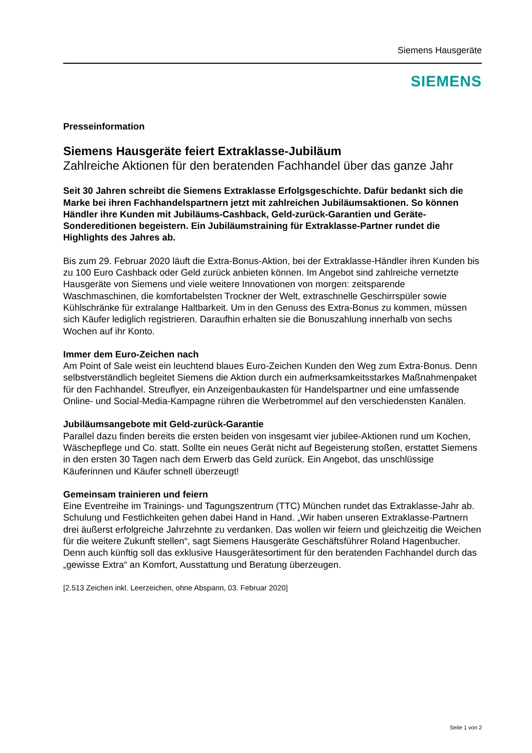Siemens Hausgeräte
SIEMENS
Presseinformation
Siemens Hausgeräte feiert Extraklasse-Jubiläum
Zahlreiche Aktionen für den beratenden Fachhandel über das ganze Jahr
Seit 30 Jahren schreibt die Siemens Extraklasse Erfolgsgeschichte. Dafür bedankt sich die Marke bei ihren Fachhandelspartnern jetzt mit zahlreichen Jubiläumsaktionen. So können Händler ihre Kunden mit Jubiläums-Cashback, Geld-zurück-Garantien und Geräte-Sondereditionen begeistern. Ein Jubiläumstraining für Extraklasse-Partner rundet die Highlights des Jahres ab.
Bis zum 29. Februar 2020 läuft die Extra-Bonus-Aktion, bei der Extraklasse-Händler ihren Kunden bis zu 100 Euro Cashback oder Geld zurück anbieten können. Im Angebot sind zahlreiche vernetzte Hausgeräte von Siemens und viele weitere Innovationen von morgen: zeitsparende Waschmaschinen, die komfortabelsten Trockner der Welt, extraschnelle Geschirrspüler sowie Kühlschränke für extralange Haltbarkeit. Um in den Genuss des Extra-Bonus zu kommen, müssen sich Käufer lediglich registrieren. Daraufhin erhalten sie die Bonuszahlung innerhalb von sechs Wochen auf ihr Konto.
Immer dem Euro-Zeichen nach
Am Point of Sale weist ein leuchtend blaues Euro-Zeichen Kunden den Weg zum Extra-Bonus. Denn selbstverständlich begleitet Siemens die Aktion durch ein aufmerksamkeitsstarkes Maßnahmenpaket für den Fachhandel. Streuflyer, ein Anzeigenbaukasten für Handelspartner und eine umfassende Online- und Social-Media-Kampagne rühren die Werbetrommel auf den verschiedensten Kanälen.
Jubiläumsangebote mit Geld-zurück-Garantie
Parallel dazu finden bereits die ersten beiden von insgesamt vier jubilee-Aktionen rund um Kochen, Wäschepflege und Co. statt. Sollte ein neues Gerät nicht auf Begeisterung stoßen, erstattet Siemens in den ersten 30 Tagen nach dem Erwerb das Geld zurück. Ein Angebot, das unschlüssige Käuferinnen und Käufer schnell überzeugt!
Gemeinsam trainieren und feiern
Eine Eventreihe im Trainings- und Tagungszentrum (TTC) München rundet das Extraklasse-Jahr ab. Schulung und Festlichkeiten gehen dabei Hand in Hand. „Wir haben unseren Extraklasse-Partnern drei äußerst erfolgreiche Jahrzehnte zu verdanken. Das wollen wir feiern und gleichzeitig die Weichen für die weitere Zukunft stellen“, sagt Siemens Hausgeräte Geschäftsführer Roland Hagenbucher. Denn auch künftig soll das exklusive Hausgerätesortiment für den beratenden Fachhandel durch das „gewisse Extra“ an Komfort, Ausstattung und Beratung überzeugen.
[2.513 Zeichen inkl. Leerzeichen, ohne Abspann, 03. Februar 2020]
Seite 1 von 2